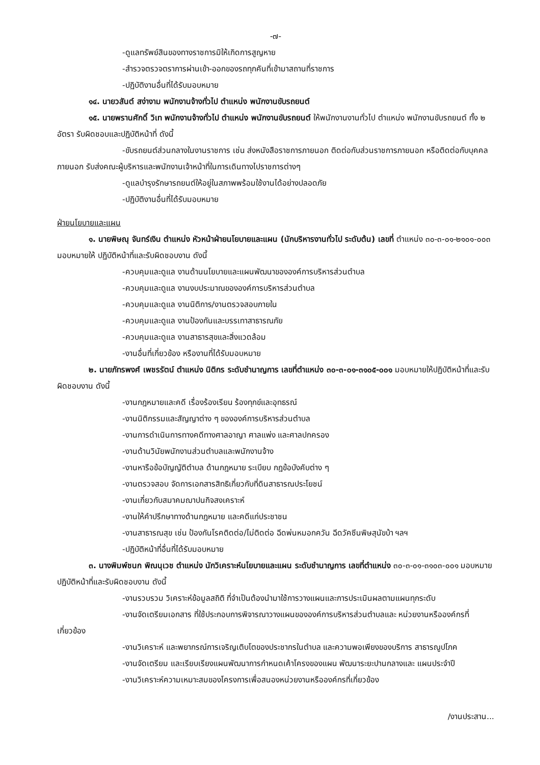-๗-
-ดูแลทรัพย์สินของทางราชการมิให้เกิดการสูญหาย
-สำรวจตรวจตราการผ่านเข้า-ออกของรถทุกคันที่เข้ามาสถานที่ราชการ
-ปฏิบัติงานอื่นที่ได้รับมอบหมาย
๑๔. นายวสันต์ สง่างาม พนักงานจ้างทั่วไป ตำแหน่ง พนักงานขับรถยนต์
๑๕. นายพรานศักดิ์ วิเท พนักงานจ้างทั่วไป ตำแหน่ง พนักงานขับรถยนต์ ให้พนักงานงานทั่วไป ตำแหน่ง พนักงานขับรถยนต์ ทั้ง ๒ อัตรา รับผิดชอบและปฏิบัติหน้าที่ ดังนี้
-ขับรถยนต์ส่วนกลางในงานราชการ เช่น ส่งหนังสือราชการภายนอก ติดต่อกับส่วนราชการภายนอก หรือติดต่อกับบุคคลภายนอก รับส่งคณะผู้บริหารและพนักงานเจ้าหน้าที่ในการเดินทางไปราชการต่างๆ
-ดูแลบำรุงรักษารถยนต์ให้อยู่ในสภาพพร้อมใช้งานได้อย่างปลอดภัย
-ปฏิบัติงานอื่นที่ได้รับมอบหมาย
ฝ่ายนโยบายและแผน
๑. นายพิษณุ จันทร์เงิน ตำแหน่ง หัวหน้าฝ่ายนโยบายและแผน (นักบริหารงานทั่วไป ระดับต้น) เลขที่ ตำแหน่ง ๓๐-๓-๐๑-๒๑๐๑-๐๐๓ มอบหมายให้ ปฏิบัติหน้าที่และรับผิดชอบงาน ดังนี้
-ควบคุมและดูแล งานด้านนโยบายและแผนพัฒนาขององค์การบริหารส่วนตำบล
-ควบคุมและดูแล งานงบประมาณขององค์การบริหารส่วนตำบล
-ควบคุมและดูแล งานนิติการ/งานตรวจสอบภายใน
-ควบคุมและดูแล งานป้องกันและบรรเทาสาธารณภัย
-ควบคุมและดูแล งานสาธารสุขและสิ่งแวดล้อม
-งานอื่นที่เกี่ยวข้อง หรืองานที่ได้รับมอบหมาย
๒. นายภัทรพงศ์ เพชรรัตน์ ตำแหน่ง นิติกร ระดับชำนาญการ เลขที่ตำแหน่ง ๓๐-๓-๐๑-๓๑๐๕-๐๐๑ มอบหมายให้ปฏิบัติหน้าที่และรับผิดชอบงาน ดังนี้
-งานกฎหมายและคดี เรื่องร้องเรียน ร้องทุกข์และอุทธรณ์
-งานนิติกรรมและสัญญาต่าง ๆ ขององค์การบริหารส่วนตำบล
-งานการดำเนินการทางคดีทางศาลอาญา ศาลแพ่ง และศาลปกครอง
-งานด้านวินัยพนักงานส่วนตำบลและพนักงานจ้าง
-งานหารือข้อบัญญัติตำบล ด้านกฎหมาย ระเบียบ กฎข้อบังคับต่าง ๆ
-งานตรวจสอบ จัดการเอกสารสิทธิเกี่ยวกับที่ดินสาธารณประโยชน์
-งานเกี่ยวกับสมาคมฌาปนกิจสงเคราะห์
-งานให้คำปรึกษาทางด้านกฎหมาย และคดีแก่ประชาชน
-งานสาธารณสุข เช่น ป้องกันโรคติดต่อ/ไม่ติดต่อ ฉีดพ่นหมอกควัน ฉีดวัคซีนพิษสุนัขบ้า ฯลฯ
-ปฏิบัติหน้าที่อื่นที่ได้รับมอบหมาย
๓. นางพิมพ์ชนก พิณนุเวช ตำแหน่ง นักวิเคราะห์นโยบายและแผน ระดับชำนาญการ เลขที่ตำแหน่ง ๓๐-๓-๐๑-๓๑๐๓-๐๐๑ มอบหมายปฏิบัติหน้าที่และรับผิดชอบงาน ดังนี้
-งานรวบรวม วิเคราะห์ข้อมูลสถิติ ที่จำเป็นต้องนำมาใช้การวางแผนและการประเมินผลตามแผนทุกระดับ
-งานจัดเตรียมเอกสาร ที่ใช้ประกอบการพิจารณาวางแผนขององค์การบริหารส่วนตำบลและ หน่วยงานหรือองค์กรที่เกี่ยวข้อง
-งานวิเคราะห์ และพยากรณ์การเจริญเติบโตของประชากรในตำบล และความพอเพียงของบริการ สาธารณูปโภค
-งานจัดเตรียม และเรียบเรียงแผนพัฒนาการกำหนดเค้าโครงของแผน พัฒนาระยะปานกลางและ แผนประจำปี
-งานวิเคราะห์ความเหมาะสมของโครงการเพื่อสนองหน่วยงานหรือองค์กรที่เกี่ยวข้อง
/งานประสาน...